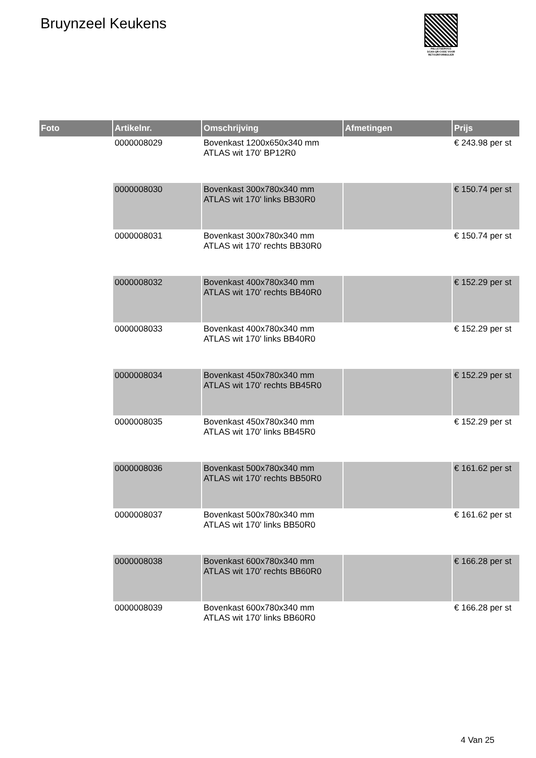Bruynzeel Keukens
PALLETSERVICE
SCAN QR-CODE VOOR RETOURFORMULIER
| Foto | Artikelnr. | Omschrijving | Afmetingen | Prijs |
| --- | --- | --- | --- | --- |
| | 0000008029 | Bovenkast 1200x650x340 mm ATLAS wit 170' BP12R0 | | € 243.98 per st |
| | 0000008030 | Bovenkast 300x780x340 mm ATLAS wit 170' links BB30R0 | | € 150.74 per st |
| | 0000008031 | Bovenkast 300x780x340 mm ATLAS wit 170' rechts BB30R0 | | € 150.74 per st |
| | 0000008032 | Bovenkast 400x780x340 mm ATLAS wit 170' rechts BB40R0 | | € 152.29 per st |
| | 0000008033 | Bovenkast 400x780x340 mm ATLAS wit 170' links BB40R0 | | € 152.29 per st |
| | 0000008034 | Bovenkast 450x780x340 mm ATLAS wit 170' rechts BB45R0 | | € 152.29 per st |
| | 0000008035 | Bovenkast 450x780x340 mm ATLAS wit 170' links BB45R0 | | € 152.29 per st |
| | 0000008036 | Bovenkast 500x780x340 mm ATLAS wit 170' rechts BB50R0 | | € 161.62 per st |
| | 0000008037 | Bovenkast 500x780x340 mm ATLAS wit 170' links BB50R0 | | € 161.62 per st |
| | 0000008038 | Bovenkast 600x780x340 mm ATLAS wit 170' rechts BB60R0 | | € 166.28 per st |
| | 0000008039 | Bovenkast 600x780x340 mm ATLAS wit 170' links BB60R0 | | € 166.28 per st |
4 Van 25